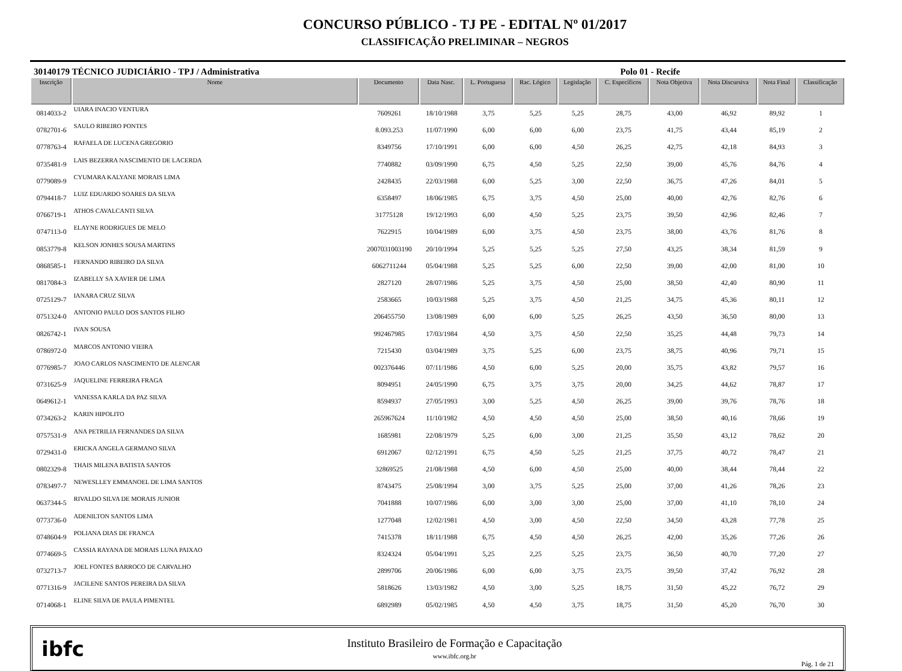CONCURSO PÚBLICO - TJ PE - EDITAL Nº 01/2017
CLASSIFICAÇÃO PRELIMINAR – NEGROS
30140179 TÉCNICO JUDICIÁRIO - TPJ / Administrativa Polo 01 - Recife
| Inscrição | Nome | Documento | Data Nasc. | L. Portuguesa | Rac. Lógico | Legislação | C. Específicos | Nota Objetiva | Nota Discursiva | Nota Final | Classificação |
| --- | --- | --- | --- | --- | --- | --- | --- | --- | --- | --- | --- |
| 0814033-2 | UIARA INACIO VENTURA | 7609261 | 18/10/1988 | 3,75 | 5,25 | 5,25 | 28,75 | 43,00 | 46,92 | 89,92 | 1 |
| 0782701-6 | SAULO RIBEIRO PONTES | 8.093.253 | 11/07/1990 | 6,00 | 6,00 | 6,00 | 23,75 | 41,75 | 43,44 | 85,19 | 2 |
| 0778763-4 | RAFAELA DE LUCENA GREGORIO | 8349756 | 17/10/1991 | 6,00 | 6,00 | 4,50 | 26,25 | 42,75 | 42,18 | 84,93 | 3 |
| 0735481-9 | LAIS BEZERRA NASCIMENTO DE LACERDA | 7740882 | 03/09/1990 | 6,75 | 4,50 | 5,25 | 22,50 | 39,00 | 45,76 | 84,76 | 4 |
| 0779089-9 | CYUMARA KALYANE MORAIS LIMA | 2428435 | 22/03/1988 | 6,00 | 5,25 | 3,00 | 22,50 | 36,75 | 47,26 | 84,01 | 5 |
| 0794418-7 | LUIZ EDUARDO SOARES DA SILVA | 6358497 | 18/06/1985 | 6,75 | 3,75 | 4,50 | 25,00 | 40,00 | 42,76 | 82,76 | 6 |
| 0766719-1 | ATHOS CAVALCANTI SILVA | 31775128 | 19/12/1993 | 6,00 | 4,50 | 5,25 | 23,75 | 39,50 | 42,96 | 82,46 | 7 |
| 0747113-0 | ELAYNE RODRIGUES DE MELO | 7622915 | 10/04/1989 | 6,00 | 3,75 | 4,50 | 23,75 | 38,00 | 43,76 | 81,76 | 8 |
| 0853779-8 | KELSON JONHES SOUSA MARTINS | 2007031003190 | 20/10/1994 | 5,25 | 5,25 | 5,25 | 27,50 | 43,25 | 38,34 | 81,59 | 9 |
| 0868585-1 | FERNANDO RIBEIRO DA SILVA | 6062711244 | 05/04/1988 | 5,25 | 5,25 | 6,00 | 22,50 | 39,00 | 42,00 | 81,00 | 10 |
| 0817084-3 | IZABELLY SA XAVIER DE LIMA | 2827120 | 28/07/1986 | 5,25 | 3,75 | 4,50 | 25,00 | 38,50 | 42,40 | 80,90 | 11 |
| 0725129-7 | IANARA CRUZ SILVA | 2583665 | 10/03/1988 | 5,25 | 3,75 | 4,50 | 21,25 | 34,75 | 45,36 | 80,11 | 12 |
| 0751324-0 | ANTONIO PAULO DOS SANTOS FILHO | 206455750 | 13/08/1989 | 6,00 | 6,00 | 5,25 | 26,25 | 43,50 | 36,50 | 80,00 | 13 |
| 0826742-1 | IVAN SOUSA | 992467985 | 17/03/1984 | 4,50 | 3,75 | 4,50 | 22,50 | 35,25 | 44,48 | 79,73 | 14 |
| 0786972-0 | MARCOS ANTONIO VIEIRA | 7215430 | 03/04/1989 | 3,75 | 5,25 | 6,00 | 23,75 | 38,75 | 40,96 | 79,71 | 15 |
| 0776985-7 | JOAO CARLOS NASCIMENTO DE ALENCAR | 002376446 | 07/11/1986 | 4,50 | 6,00 | 5,25 | 20,00 | 35,75 | 43,82 | 79,57 | 16 |
| 0731625-9 | JAQUELINE FERREIRA FRAGA | 8094951 | 24/05/1990 | 6,75 | 3,75 | 3,75 | 20,00 | 34,25 | 44,62 | 78,87 | 17 |
| 0649612-1 | VANESSA KARLA DA PAZ SILVA | 8594937 | 27/05/1993 | 3,00 | 5,25 | 4,50 | 26,25 | 39,00 | 39,76 | 78,76 | 18 |
| 0734263-2 | KARIN HIPOLITO | 265967624 | 11/10/1982 | 4,50 | 4,50 | 4,50 | 25,00 | 38,50 | 40,16 | 78,66 | 19 |
| 0757531-9 | ANA PETRILIA FERNANDES DA SILVA | 1685981 | 22/08/1979 | 5,25 | 6,00 | 3,00 | 21,25 | 35,50 | 43,12 | 78,62 | 20 |
| 0729431-0 | ERICKA ANGELA GERMANO SILVA | 6912067 | 02/12/1991 | 6,75 | 4,50 | 5,25 | 21,25 | 37,75 | 40,72 | 78,47 | 21 |
| 0802329-8 | THAIS MILENA BATISTA SANTOS | 32869525 | 21/08/1988 | 4,50 | 6,00 | 4,50 | 25,00 | 40,00 | 38,44 | 78,44 | 22 |
| 0783497-7 | NEWESLLEY EMMANOEL DE LIMA SANTOS | 8743475 | 25/08/1994 | 3,00 | 3,75 | 5,25 | 25,00 | 37,00 | 41,26 | 78,26 | 23 |
| 0637344-5 | RIVALDO SILVA DE MORAIS JUNIOR | 7041888 | 10/07/1986 | 6,00 | 3,00 | 3,00 | 25,00 | 37,00 | 41,10 | 78,10 | 24 |
| 0773736-0 | ADENILTON SANTOS LIMA | 1277048 | 12/02/1981 | 4,50 | 3,00 | 4,50 | 22,50 | 34,50 | 43,28 | 77,78 | 25 |
| 0748604-9 | POLIANA DIAS DE FRANCA | 7415378 | 18/11/1988 | 6,75 | 4,50 | 4,50 | 26,25 | 42,00 | 35,26 | 77,26 | 26 |
| 0774669-5 | CASSIA RAYANA DE MORAIS LUNA PAIXAO | 8324324 | 05/04/1991 | 5,25 | 2,25 | 5,25 | 23,75 | 36,50 | 40,70 | 77,20 | 27 |
| 0732713-7 | JOEL FONTES BARROCO DE CARVALHO | 2899706 | 20/06/1986 | 6,00 | 6,00 | 3,75 | 23,75 | 39,50 | 37,42 | 76,92 | 28 |
| 0771316-9 | JACILENE SANTOS PEREIRA DA SILVA | 5818626 | 13/03/1982 | 4,50 | 3,00 | 5,25 | 18,75 | 31,50 | 45,22 | 76,72 | 29 |
| 0714068-1 | ELINE SILVA DE PAULA PIMENTEL | 6892989 | 05/02/1985 | 4,50 | 4,50 | 3,75 | 18,75 | 31,50 | 45,20 | 76,70 | 30 |
ibfc
Instituto Brasileiro de Formação e Capacitação
www.ibfc.org.br
Pág. 1 de 21